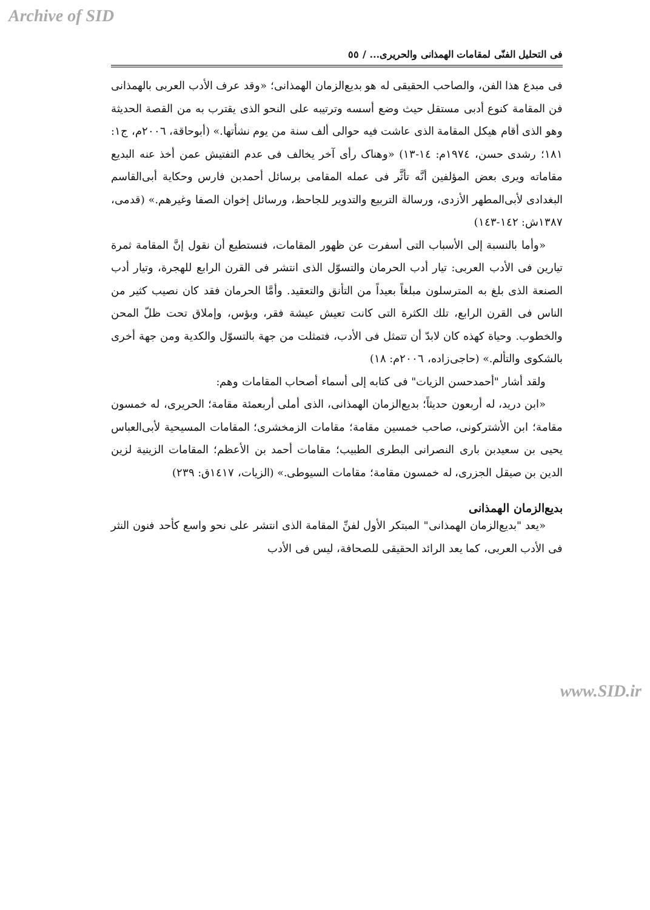Archive of SID
فى التحليل الفنّى لمقامات الهمذانى والحريرى... / ٥٥
فى مبدع هذا الفن، والصاحب الحقيقى له هو بديع‌الزمان الهمذانى؛ «وقد عرف الأدب العربى بالهمذانى فن المقامة كنوع أدبى مستقل حيث وضع أسسه وترتيبه على النحو الذى يقترب به من القصة الحديثة وهو الذى أقام هيكل المقامة الذى عاشت فيه حوالى ألف سنة من يوم نشأتها.» (أبوحاقة، ٢٠٠٦م، ج١: ١٨١؛ رشدى حسن، ١٩٧٤م: ١٤-١٣) «وهناک رأى آخر يخالف فى عدم التفتيش عمن أخذ عنه البديع مقاماته ويرى بعض المؤلفين أنَّه تأثَّر فى عمله المقامى برسائل أحمدبن فارس وحكاية أبى‌القاسم البغدادى لأبى‌المطهر الأزدى، ورسالة التربيع والتدوير للجاحظ، ورسائل إخوان الصفا وغيرهم.» (قدمى، ١٣٨٧ش: ١٤٢-١٤٣)
«وأما بالنسبة إلى الأسباب التى أسفرت عن ظهور المقامات، فنستطيع أن نقول إنَّ المقامة ثمرة تيارين فى الأدب العربى: تيار أدب الحرمان والتسوّل الذى انتشر فى القرن الرابع للهجرة، وتيار أدب الصنعة الذى بلغ به المترسلون مبلغاً بعيداً من التأنق والتعقيد. وأمَّا الحرمان فقد كان نصيب كثير من الناس فى القرن الرابع، تلك الكثرة التى كانت تعيش عيشة فقر، وبؤس، وإملاق تحت ظلّ المحن والخطوب. وحياة كهذه كان لابدّ أن تتمثل فى الأدب، فتمثلت من جهة بالتسوّل والكدية ومن جهة أخرى بالشكوى والتألم.» (حاجى‌زاده، ٢٠٠٦م: ١٨)
ولقد أشار "أحمدحسن الزيات" فى كتابه إلى أسماء أصحاب المقامات وهم:
«ابن دريد، له أربعون حديثاً؛ بديع‌الزمان الهمذانى، الذى أملى أربعمئة مقامة؛ الحريرى، له خمسون مقامة؛ ابن الأشتركونى، صاحب خمسين مقامة؛ مقامات الزمخشرى؛ المقامات المسيحية لأبى‌العباس يحيى بن سعيدبن بارى النصرانى البطرى الطبيب؛ مقامات أحمد بن الأعظم؛ المقامات الزينية لزين الدين بن صيقل الجزرى، له خمسون مقامة؛ مقامات السيوطى.» (الزيات، ١٤١٧ق: ٢٣٩)
بديع‌الزمان الهمذانى
«يعد "بديع‌الزمان الهمذانى" المبتكر الأول لفنِّ المقامة الذى انتشر على نحو واسع كأحد فنون النثر فى الأدب العربى، كما يعد الرائد الحقيقى للصحافة، ليس فى الأدب
www.SID.ir